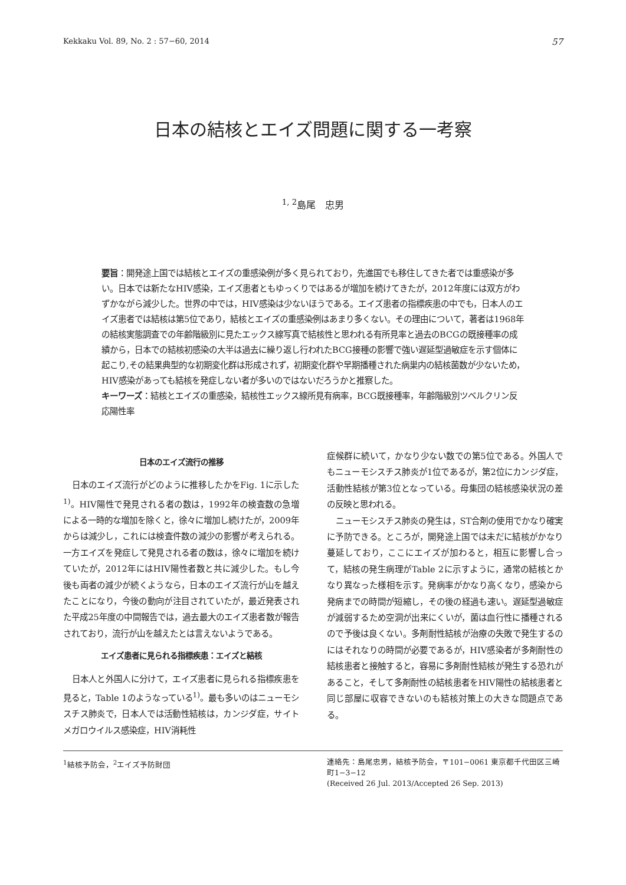Kekkaku Vol. 89, No. 2 : 57−60, 2014 57
日本の結核とエイズ問題に関する一考察
<sup>1, 2</sup>島尾　忠男
要旨：開発途上国では結核とエイズの重感染例が多く見られており，先進国でも移住してきた者では重感染が多い。日本では新たなHIV感染，エイズ患者ともゆっくりではあるが増加を続けてきたが，2012年度には双方がわずかながら減少した。世界の中では，HIV感染は少ないほうである。エイズ患者の指標疾患の中でも，日本人のエイズ患者では結核は第5位であり，結核とエイズの重感染例はあまり多くない。その理由について，著者は1968年の結核実態調査での年齢階級別に見たエックス線写真で結核性と思われる有所見率と過去のBCGの既接種率の成績から，日本での結核初感染の大半は過去に繰り返し行われたBCG接種の影響で強い遅延型過敏症を示す個体に起こり,その結果典型的な初期変化群は形成されず，初期変化群や早期播種された病巣内の結核菌数が少ないため，HIV感染があっても結核を発症しない者が多いのではないだろうかと推察した。
キーワーズ：結核とエイズの重感染，結核性エックス線所見有病率，BCG既接種率，年齢階級別ツベルクリン反応陽性率
日本のエイズ流行の推移
日本のエイズ流行がどのように推移したかをFig. 1に示した<sup>1)</sup>。HIV陽性で発見される者の数は，1992年の検査数の急増による一時的な増加を除くと，徐々に増加し続けたが，2009年からは減少し，これには検査件数の減少の影響が考えられる。一方エイズを発症して発見される者の数は，徐々に増加を続けていたが，2012年にはHIV陽性者数と共に減少した。もし今後も両者の減少が続くようなら，日本のエイズ流行が山を越えたことになり，今後の動向が注目されていたが，最近発表された平成25年度の中間報告では，過去最大のエイズ患者数が報告されており，流行が山を越えたとは言えないようである。
エイズ患者に見られる指標疾患：エイズと結核
日本人と外国人に分けて，エイズ患者に見られる指標疾患を見ると，Table 1のようなっている<sup>1)</sup>。最も多いのはニューモシスチス肺炎で，日本人では活動性結核は，カンジダ症，サイトメガロウイルス感染症，HIV消耗性
症候群に続いて，かなり少ない数での第5位である。外国人でもニューモシスチス肺炎が1位であるが，第2位にカンジダ症，活動性結核が第3位となっている。母集団の結核感染状況の差の反映と思われる。
ニューモシスチス肺炎の発生は，ST合剤の使用でかなり確実に予防できる。ところが，開発途上国では未だに結核がかなり蔓延しており，ここにエイズが加わると，相互に影響し合って，結核の発生病理がTable 2に示すように，通常の結核とかなり異なった様相を示す。発病率がかなり高くなり，感染から発病までの時間が短縮し，その後の経過も速い。遅延型過敏症が減弱するため空洞が出来にくいが，菌は血行性に播種されるので予後は良くない。多剤耐性結核が治療の失敗で発生するのにはそれなりの時間が必要であるが，HIV感染者が多剤耐性の結核患者と接触すると，容易に多剤耐性結核が発生する恐れがあること，そして多剤耐性の結核患者をHIV陽性の結核患者と同じ部屋に収容できないのも結核対策上の大きな問題点である。
<sup>1</sup> 結核予防会，<sup>2</sup>エイズ予防財団 連絡先：島尾忠男，結核予防会，〒101−0061 東京都千代田区三崎町1−3−12
(Received 26 Jul. 2013/Accepted 26 Sep. 2013)